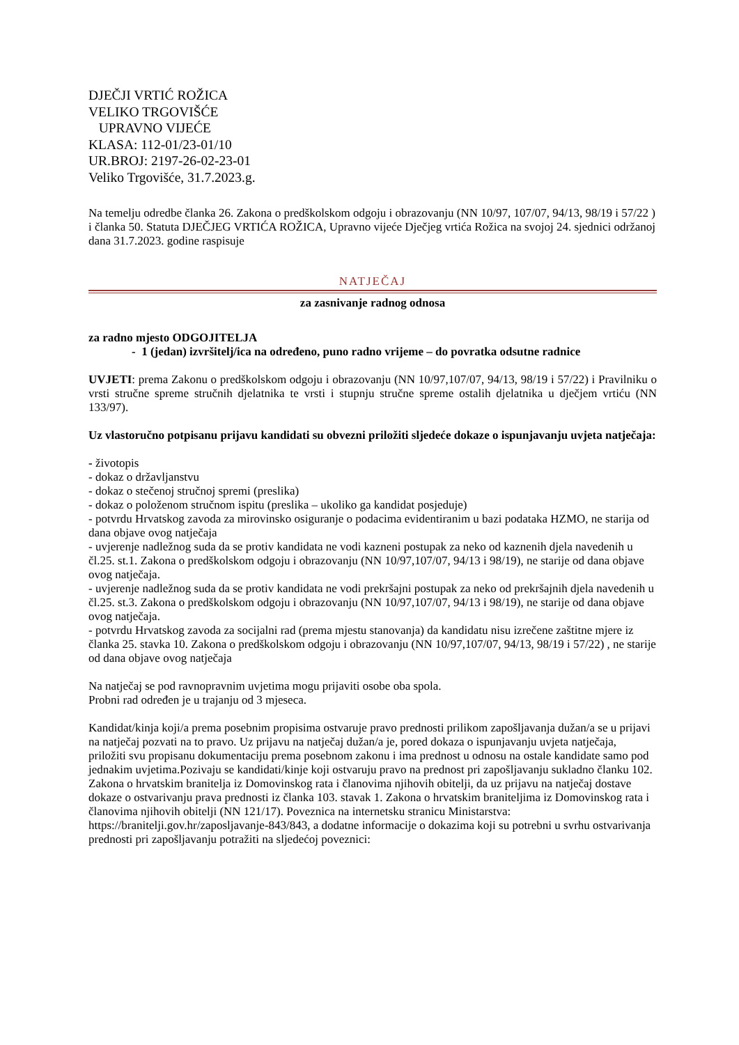DJEČJI VRTIĆ ROŽICA
VELIKO TRGOVIŠĆE
UPRAVNO VIJEĆE
KLASA: 112-01/23-01/10
UR.BROJ: 2197-26-02-23-01
Veliko Trgovišće, 31.7.2023.g.
Na temelju odredbe članka 26. Zakona o predškolskom odgoju i obrazovanju (NN 10/97, 107/07, 94/13, 98/19 i 57/22 ) i članka 50. Statuta DJEČJEG VRTIĆA ROŽICA, Upravno vijeće Dječjeg vrtića Rožica na svojoj 24. sjednici održanoj dana 31.7.2023. godine raspisuje
NATJEČAJ
za zasnivanje radnog odnosa
za radno mjesto ODGOJITELJA
- 1 (jedan) izvršitelj/ica na određeno, puno radno vrijeme – do povratka odsutne radnice
UVJETI: prema Zakonu o predškolskom odgoju i obrazovanju (NN 10/97,107/07, 94/13, 98/19 i 57/22) i Pravilniku o vrsti stručne spreme stručnih djelatnika te vrsti i stupnju stručne spreme ostalih djelatnika u dječjem vrtiću (NN 133/97).
Uz vlastoručno potpisanu prijavu kandidati su obvezni priložiti sljedeće dokaze o ispunjavanju uvjeta natječaja:
- životopis
- dokaz o državljanstvu
- dokaz o stečenoj stručnoj spremi (preslika)
- dokaz o položenom stručnom ispitu (preslika – ukoliko ga kandidat posjeduje)
- potvrdu Hrvatskog zavoda za mirovinsko osiguranje o podacima evidentiranim u bazi podataka HZMO, ne starija od dana objave ovog natječaja
- uvjerenje nadležnog suda da se protiv kandidata ne vodi kazneni postupak za neko od kaznenih djela navedenih u čl.25. st.1. Zakona o predškolskom odgoju i obrazovanju (NN 10/97,107/07, 94/13 i 98/19), ne starije od dana objave ovog natječaja.
- uvjerenje nadležnog suda da se protiv kandidata ne vodi prekršajni postupak za neko od prekršajnih djela navedenih u čl.25. st.3. Zakona o predškolskom odgoju i obrazovanju (NN 10/97,107/07, 94/13 i 98/19), ne starije od dana objave ovog natječaja.
- potvrdu Hrvatskog zavoda za socijalni rad (prema mjestu stanovanja) da kandidatu nisu izrečene zaštitne mjere iz članka 25. stavka 10. Zakona o predškolskom odgoju i obrazovanju (NN 10/97,107/07, 94/13, 98/19 i 57/22) , ne starije od dana objave ovog natječaja
Na natječaj se pod ravnopravnim uvjetima mogu prijaviti osobe oba spola.
Probni rad određen je u trajanju od 3 mjeseca.
Kandidat/kinja koji/a prema posebnim propisima ostvaruje pravo prednosti prilikom zapošljavanja dužan/a se u prijavi na natječaj pozvati na to pravo. Uz prijavu na natječaj dužan/a je, pored dokaza o ispunjavanju uvjeta natječaja, priložiti svu propisanu dokumentaciju prema posebnom zakonu i ima prednost u odnosu na ostale kandidate samo pod jednakim uvjetima.Pozivaju se kandidati/kinje koji ostvaruju pravo na prednost pri zapošljavanju sukladno članku 102. Zakona o hrvatskim branitelja iz Domovinskog rata i članovima njihovih obitelji, da uz prijavu na natječaj dostave dokaze o ostvarivanju prava prednosti iz članka 103. stavak 1. Zakona o hrvatskim braniteljima iz Domovinskog rata i članovima njihovih obitelji (NN 121/17). Poveznica na internetsku stranicu Ministarstva: https://branitelji.gov.hr/zaposljavanje-843/843, a dodatne informacije o dokazima koji su potrebni u svrhu ostvarivanja prednosti pri zapošljavanju potražiti na sljedećoj poveznici: